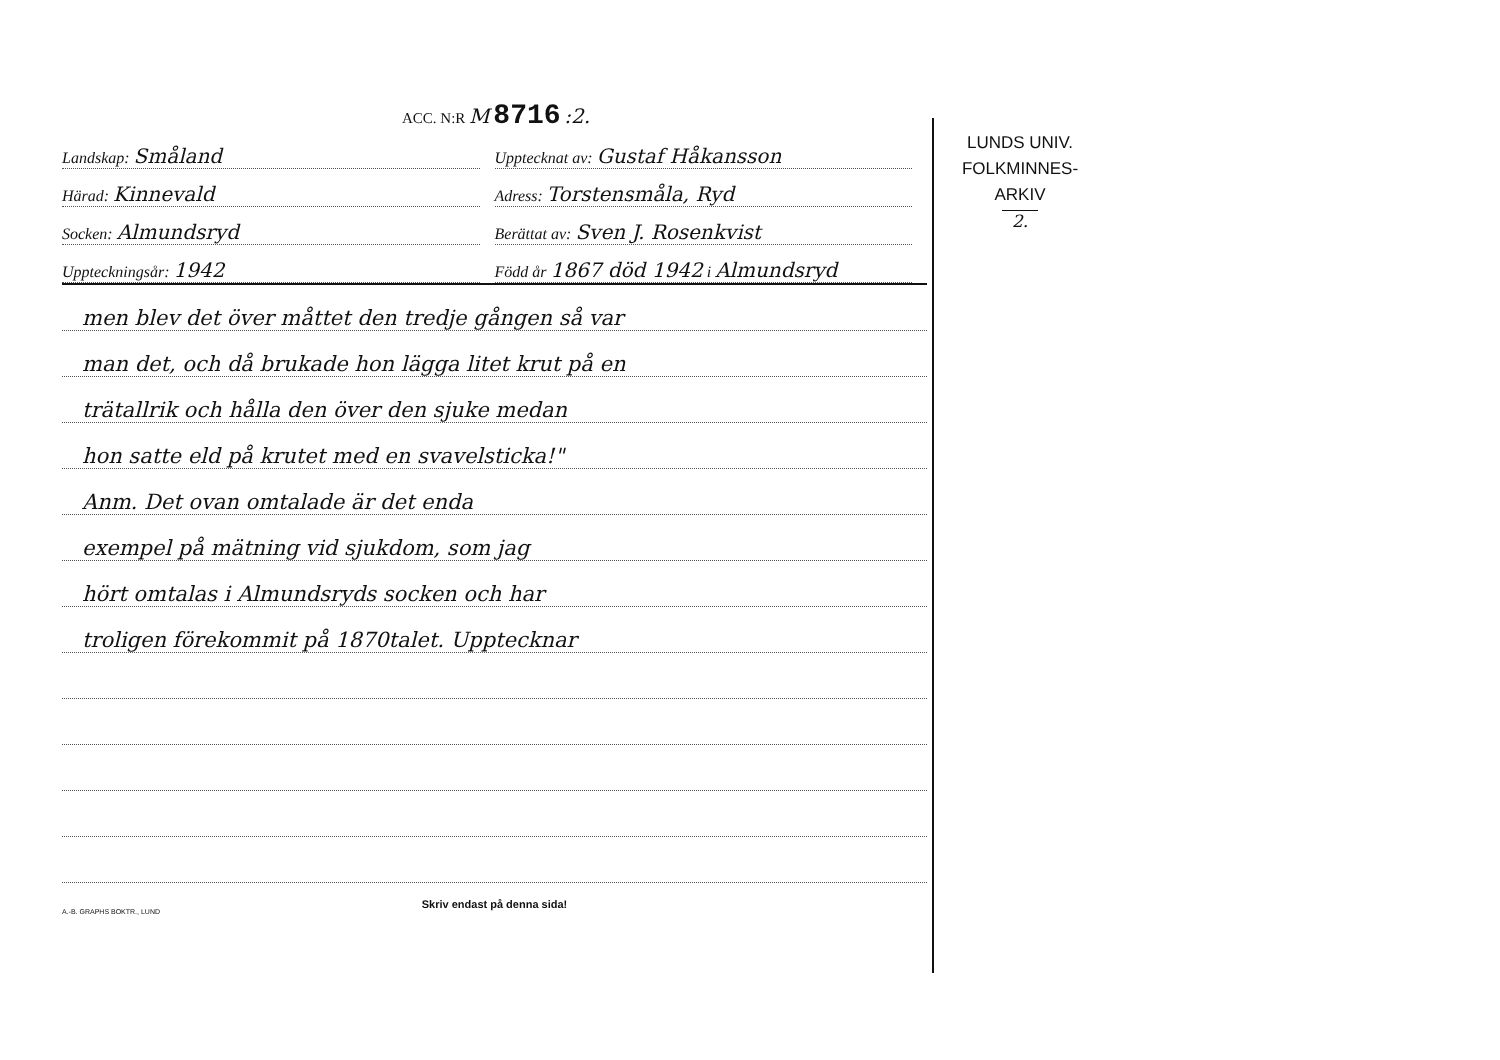ACC. N:R M 8716 :2.
Landskap: Småland
Upptecknat av: Gustaf Håkansson
Härad: Kinnevald
Adress: Torstensmåla, Ryd
Socken: Almundsryd
Berättat av: Sven J. Rosenkvist
Uppteckningsår: 1942
Född år 1867 död 1942 i Almundsryd
men blev det över måttet den tredje gången så var
man det, och då brukade hon lägga litet krut på en
trätallrik och hålla den över den sjuke medan
hon satte eld på krutet med en svavelsticka!"
Anm. Det ovan omtalade är det enda
exempel på mätning vid sjukdom, som jag
hört omtalas i Almundsryds socken och har
troligen förekommit på 1870talet. Upptecknar
Skriv endast på denna sida!
A.-B. GRAPHS BOKTR., LUND
LUNDS UNIV.
FOLKMINNES-
ARKIV
2.